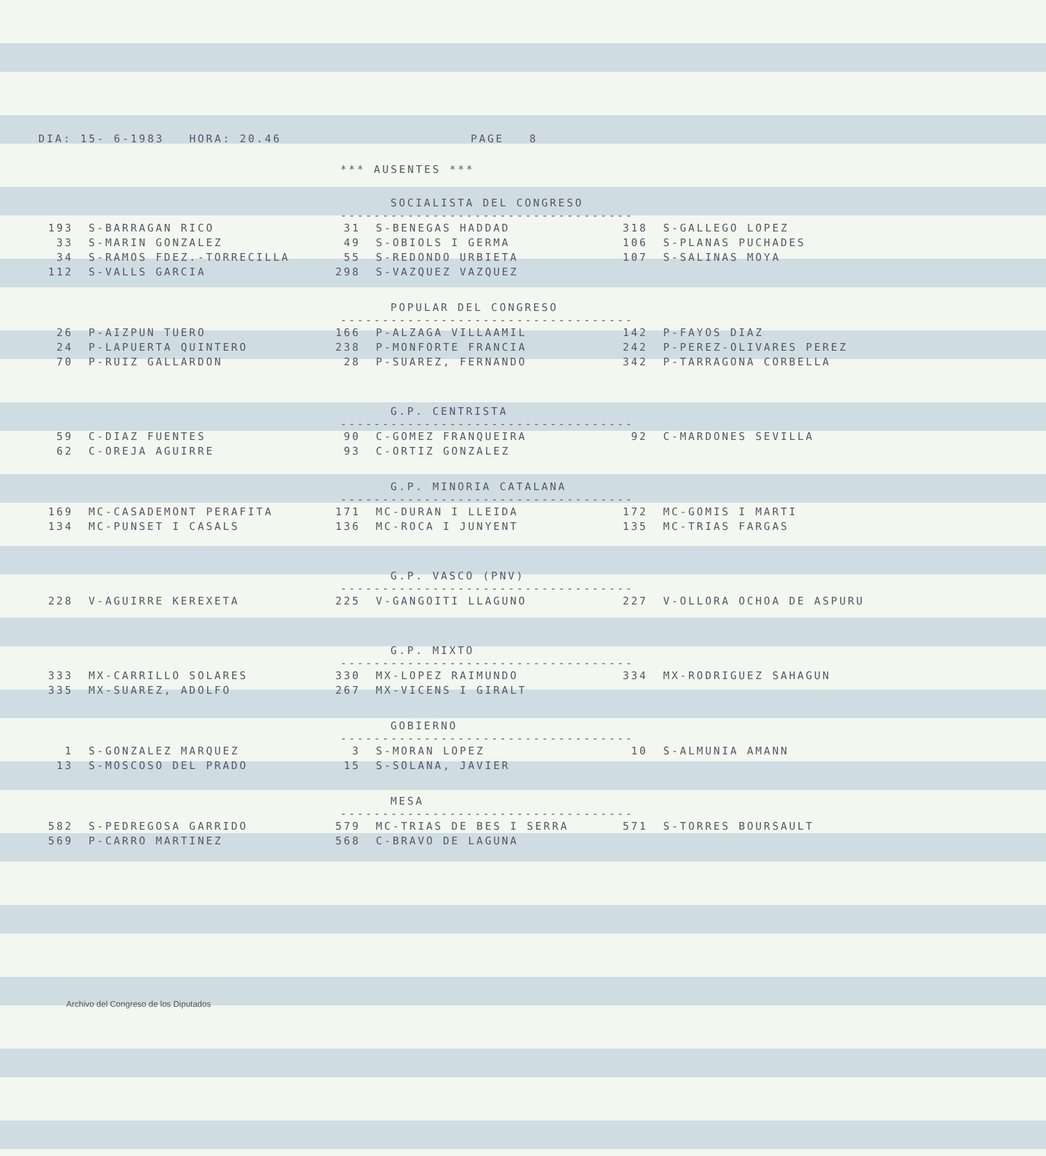DIA: 15- 6-1983 HORA: 20.46 PAGE 8
*** AUSENTES ***
SOCIALISTA DEL CONGRESO
-----------------------------------
| 193 | S-BARRAGAN RICO | 31 | S-BENEGAS HADDAD | 318 | S-GALLEGO LOPEZ |
| 33 | S-MARIN GONZALEZ | 49 | S-OBIOLS I GERMA | 106 | S-PLANAS PUCHADES |
| 34 | S-RAMOS FDEZ.-TORRECILLA | 55 | S-REDONDO URBIETA | 107 | S-SALINAS MOYA |
| 112 | S-VALLS GARCIA | 298 | S-VAZQUEZ VAZQUEZ | | |
POPULAR DEL CONGRESO
-----------------------------------
| 26 | P-AIZPUN TUERO | 166 | P-ALZAGA VILLAAMIL | 142 | P-FAYOS DIAZ |
| 24 | P-LAPUERTA QUINTERO | 238 | P-MONFORTE FRANCIA | 242 | P-PEREZ-OLIVARES PEREZ |
| 70 | P-RUIZ GALLARDON | 28 | P-SUAREZ, FERNANDO | 342 | P-TARRAGONA CORBELLA |
G.P. CENTRISTA
-----------------------------------
| 59 | C-DIAZ FUENTES | 90 | C-GOMEZ FRANQUEIRA | 92 | C-MARDONES SEVILLA |
| 62 | C-OREJA AGUIRRE | 93 | C-ORTIZ GONZALEZ | | |
G.P. MINORIA CATALANA
-----------------------------------
| 169 | MC-CASADEMONT PERAFITA | 171 | MC-DURAN I LLEIDA | 172 | MC-GOMIS I MARTI |
| 134 | MC-PUNSET I CASALS | 136 | MC-ROCA I JUNYENT | 135 | MC-TRIAS FARGAS |
G.P. VASCO (PNV)
-----------------------------------
| 228 | V-AGUIRRE KEREXETA | 225 | V-GANGOITI LLAGUNO | 227 | V-OLLORA OCHOA DE ASPURU |
G.P. MIXTO
-----------------------------------
| 333 | MX-CARRILLO SOLARES | 330 | MX-LOPEZ RAIMUNDO | 334 | MX-RODRIGUEZ SAHAGUN |
| 335 | MX-SUAREZ, ADOLFO | 267 | MX-VICENS I GIRALT | | |
GOBIERNO
-----------------------------------
| 1 | S-GONZALEZ MARQUEZ | 3 | S-MORAN LOPEZ | 10 | S-ALMUNIA AMANN |
| 13 | S-MOSCOSO DEL PRADO | 15 | S-SOLANA, JAVIER | | |
MESA
-----------------------------------
| 582 | S-PEDREGOSA GARRIDO | 579 | MC-TRIAS DE BES I SERRA | 571 | S-TORRES BOURSAULT |
| 569 | P-CARRO MARTINEZ | 568 | C-BRAVO DE LAGUNA | | |
Archivo del Congreso de los Diputados